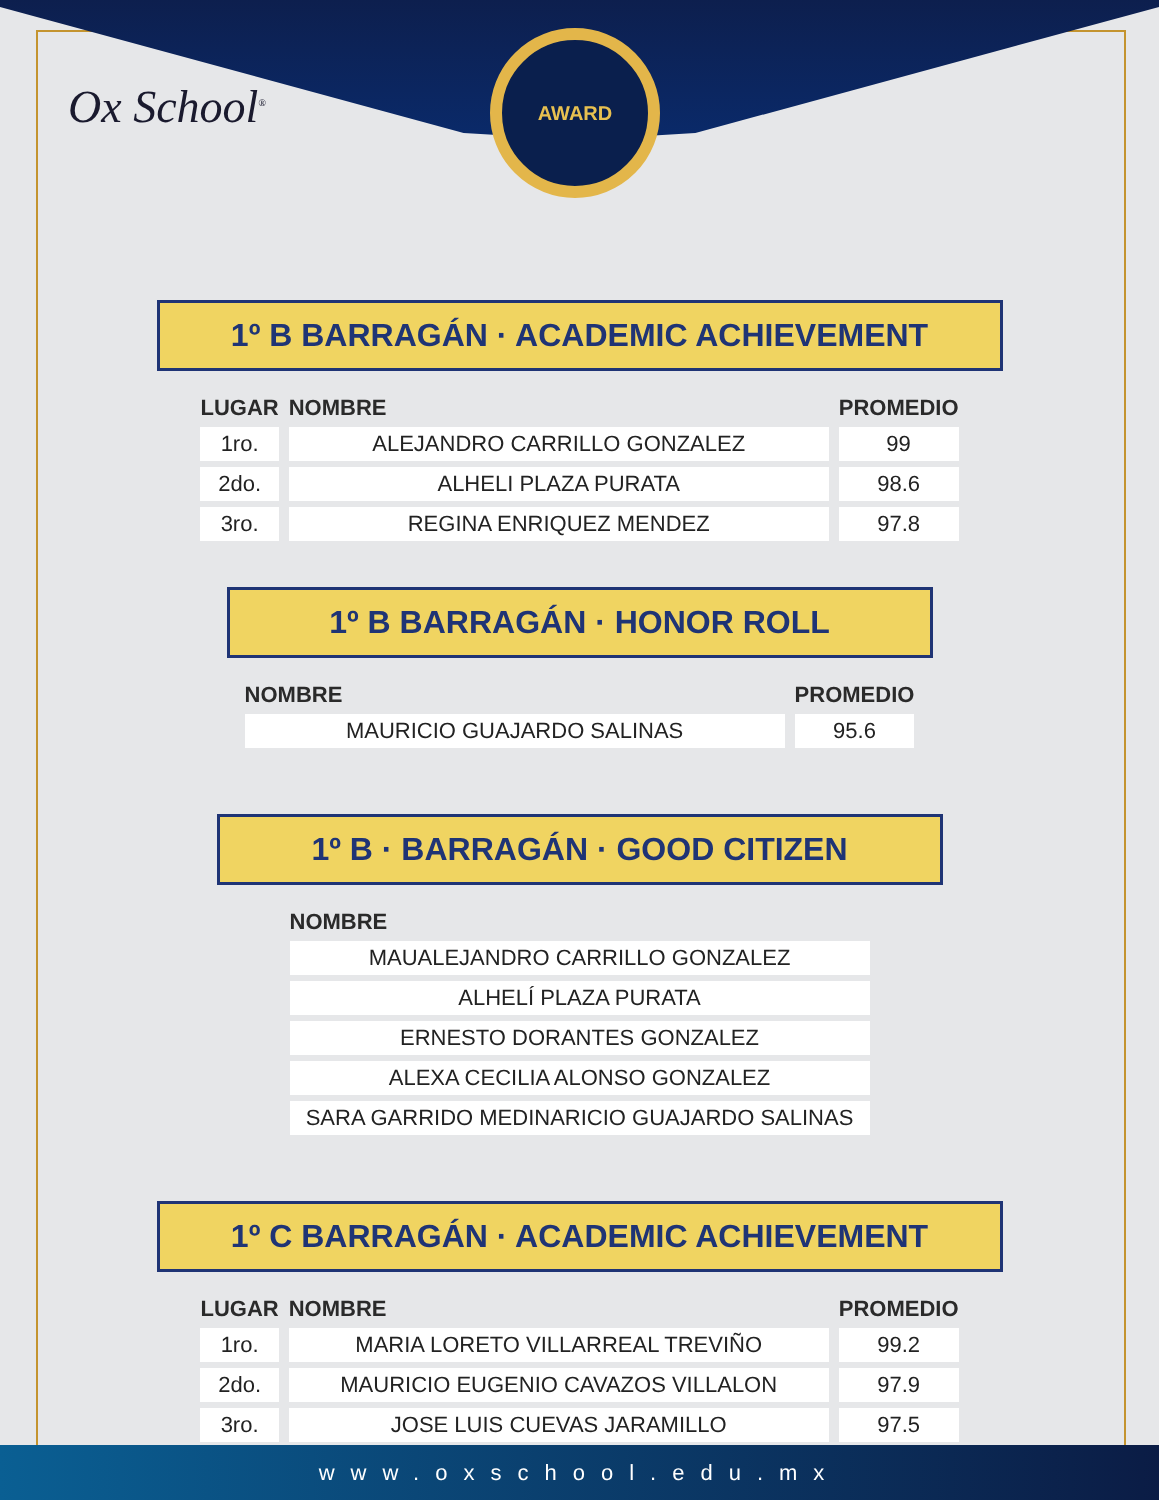AWARD
Ox School<sup>®</sup>
1º B BARRAGÁN · ACADEMIC ACHIEVEMENT
| LUGAR | NOMBRE | PROMEDIO |
| --- | --- | --- |
| 1ro. | ALEJANDRO CARRILLO GONZALEZ | 99 |
| 2do. | ALHELI PLAZA PURATA | 98.6 |
| 3ro. | REGINA ENRIQUEZ MENDEZ | 97.8 |
1º B BARRAGÁN · HONOR ROLL
| NOMBRE | PROMEDIO |
| --- | --- |
| MAURICIO GUAJARDO SALINAS | 95.6 |
1º B · BARRAGÁN · GOOD CITIZEN
| NOMBRE |
| --- |
| MAUALEJANDRO CARRILLO GONZALEZ |
| ALHELÍ PLAZA PURATA |
| ERNESTO DORANTES GONZALEZ |
| ALEXA CECILIA ALONSO GONZALEZ |
| SARA GARRIDO MEDINARICIO GUAJARDO SALINAS |
1º C BARRAGÁN · ACADEMIC ACHIEVEMENT
| LUGAR | NOMBRE | PROMEDIO |
| --- | --- | --- |
| 1ro. | MARIA LORETO VILLARREAL TREVIÑO | 99.2 |
| 2do. | MAURICIO EUGENIO CAVAZOS VILLALON | 97.9 |
| 3ro. | JOSE LUIS CUEVAS JARAMILLO | 97.5 |
www.oxschool.edu.mx